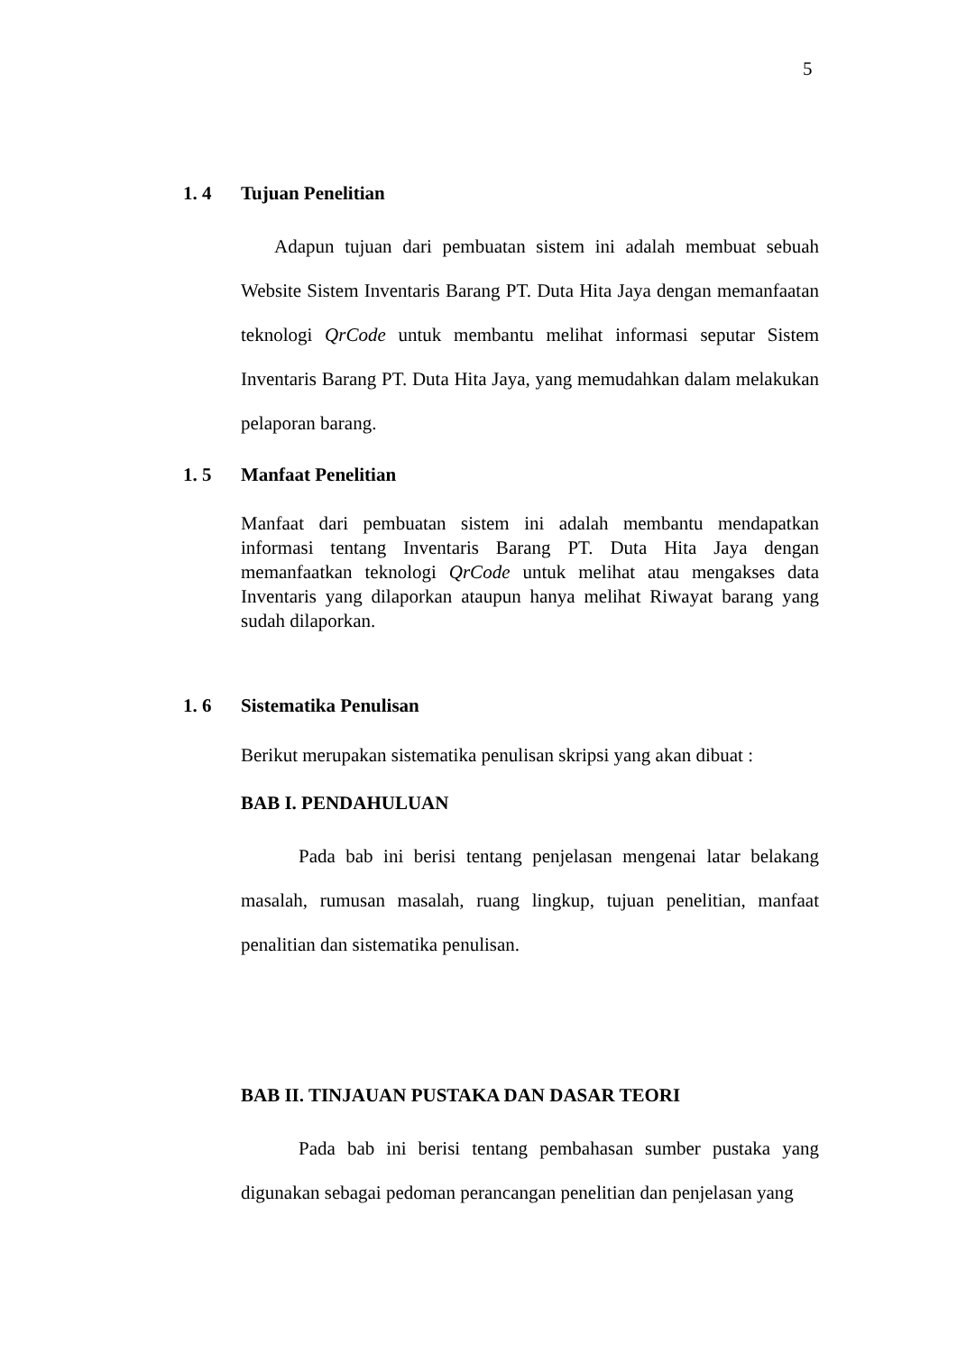5
1. 4 Tujuan Penelitian
Adapun tujuan dari pembuatan sistem ini adalah membuat sebuah Website Sistem Inventaris Barang PT. Duta Hita Jaya dengan memanfaatan teknologi QrCode untuk membantu melihat informasi seputar Sistem Inventaris Barang PT. Duta Hita Jaya, yang memudahkan dalam melakukan pelaporan barang.
1. 5 Manfaat Penelitian
Manfaat dari pembuatan sistem ini adalah membantu mendapatkan informasi tentang Inventaris Barang PT. Duta Hita Jaya dengan memanfaatkan teknologi QrCode untuk melihat atau mengakses data Inventaris yang dilaporkan ataupun hanya melihat Riwayat barang yang sudah dilaporkan.
1. 6 Sistematika Penulisan
Berikut merupakan sistematika penulisan skripsi yang akan dibuat :
BAB I. PENDAHULUAN
Pada bab ini berisi tentang penjelasan mengenai latar belakang masalah, rumusan masalah, ruang lingkup, tujuan penelitian, manfaat penalitian dan sistematika penulisan.
BAB II. TINJAUAN PUSTAKA DAN DASAR TEORI
Pada bab ini berisi tentang pembahasan sumber pustaka yang digunakan sebagai pedoman perancangan penelitian dan penjelasan yang